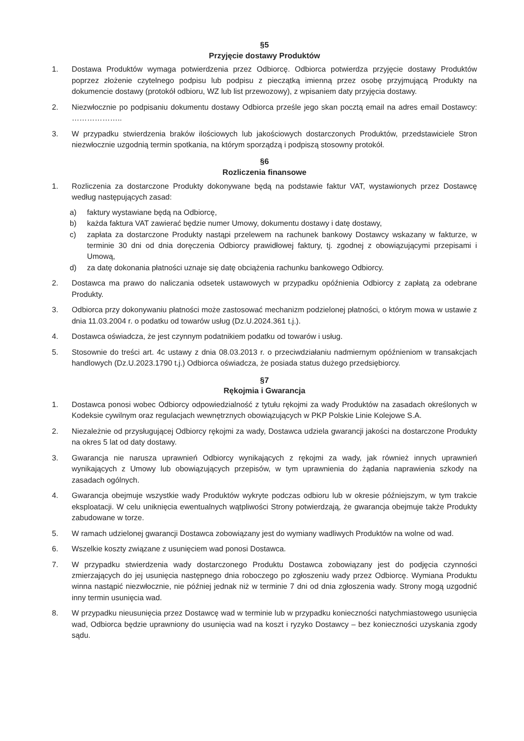§5
Przyjęcie dostawy Produktów
1. Dostawa Produktów wymaga potwierdzenia przez Odbiorcę. Odbiorca potwierdza przyjęcie dostawy Produktów poprzez złożenie czytelnego podpisu lub podpisu z pieczątką imienną przez osobę przyjmującą Produkty na dokumencie dostawy (protokół odbioru, WZ lub list przewozowy), z wpisaniem daty przyjęcia dostawy.
2. Niezwłocznie po podpisaniu dokumentu dostawy Odbiorca prześle jego skan pocztą email na adres email Dostawcy: ………………..
3. W przypadku stwierdzenia braków ilościowych lub jakościowych dostarczonych Produktów, przedstawiciele Stron niezwłocznie uzgodnią termin spotkania, na którym sporządzą i podpiszą stosowny protokół.
§6
Rozliczenia finansowe
1. Rozliczenia za dostarczone Produkty dokonywane będą na podstawie faktur VAT, wystawionych przez Dostawcę według następujących zasad:
a) faktury wystawiane będą na Odbiorcę,
b) każda faktura VAT zawierać będzie numer Umowy, dokumentu dostawy i datę dostawy,
c) zapłata za dostarczone Produkty nastąpi przelewem na rachunek bankowy Dostawcy wskazany w fakturze, w terminie 30 dni od dnia doręczenia Odbiorcy prawidłowej faktury, tj. zgodnej z obowiązującymi przepisami i Umową,
d) za datę dokonania płatności uznaje się datę obciążenia rachunku bankowego Odbiorcy.
2. Dostawca ma prawo do naliczania odsetek ustawowych w przypadku opóźnienia Odbiorcy z zapłatą za odebrane Produkty.
3. Odbiorca przy dokonywaniu płatności może zastosować mechanizm podzielonej płatności, o którym mowa w ustawie z dnia 11.03.2004 r. o podatku od towarów usług (Dz.U.2024.361 t.j.).
4. Dostawca oświadcza, że jest czynnym podatnikiem podatku od towarów i usług.
5. Stosownie do treści art. 4c ustawy z dnia 08.03.2013 r. o przeciwdziałaniu nadmiernym opóźnieniom w transakcjach handlowych (Dz.U.2023.1790 t.j.) Odbiorca oświadcza, że posiada status dużego przedsiębiorcy.
§7
Rękojmia i Gwarancja
1. Dostawca ponosi wobec Odbiorcy odpowiedzialność z tytułu rękojmi za wady Produktów na zasadach określonych w Kodeksie cywilnym oraz regulacjach wewnętrznych obowiązujących w PKP Polskie Linie Kolejowe S.A.
2. Niezależnie od przysługującej Odbiorcy rękojmi za wady, Dostawca udziela gwarancji jakości na dostarczone Produkty na okres 5 lat od daty dostawy.
3. Gwarancja nie narusza uprawnień Odbiorcy wynikających z rękojmi za wady, jak również innych uprawnień wynikających z Umowy lub obowiązujących przepisów, w tym uprawnienia do żądania naprawienia szkody na zasadach ogólnych.
4. Gwarancja obejmuje wszystkie wady Produktów wykryte podczas odbioru lub w okresie późniejszym, w tym trakcie eksploatacji. W celu uniknięcia ewentualnych wątpliwości Strony potwierdzają, że gwarancja obejmuje także Produkty zabudowane w torze.
5. W ramach udzielonej gwarancji Dostawca zobowiązany jest do wymiany wadliwych Produktów na wolne od wad.
6. Wszelkie koszty związane z usunięciem wad ponosi Dostawca.
7. W przypadku stwierdzenia wady dostarczonego Produktu Dostawca zobowiązany jest do podjęcia czynności zmierzających do jej usunięcia następnego dnia roboczego po zgłoszeniu wady przez Odbiorcę. Wymiana Produktu winna nastąpić niezwłocznie, nie później jednak niż w terminie 7 dni od dnia zgłoszenia wady. Strony mogą uzgodnić inny termin usunięcia wad.
8. W przypadku nieusunięcia przez Dostawcę wad w terminie lub w przypadku konieczności natychmiastowego usunięcia wad, Odbiorca będzie uprawniony do usunięcia wad na koszt i ryzyko Dostawcy – bez konieczności uzyskania zgody sądu.